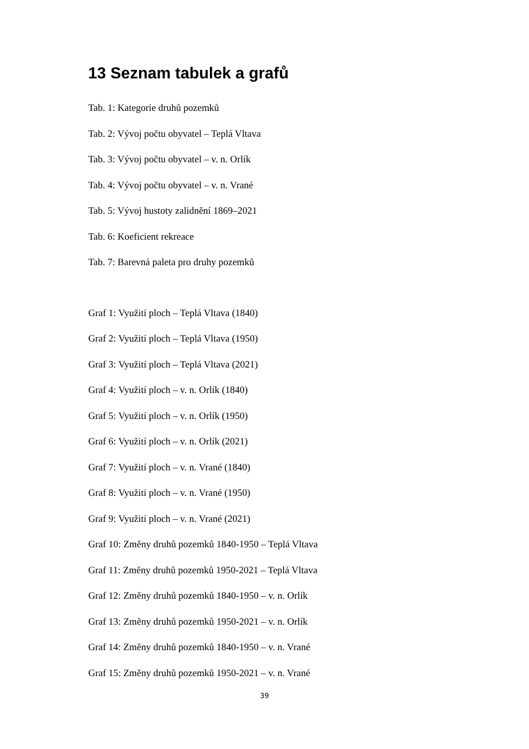13 Seznam tabulek a grafů
Tab. 1: Kategorie druhů pozemků
Tab. 2: Vývoj počtu obyvatel – Teplá Vltava
Tab. 3: Vývoj počtu obyvatel – v. n. Orlík
Tab. 4: Vývoj počtu obyvatel – v. n. Vrané
Tab. 5: Vývoj hustoty zalidnění 1869–2021
Tab. 6: Koeficient rekreace
Tab. 7: Barevná paleta pro druhy pozemků
Graf 1: Využití ploch – Teplá Vltava (1840)
Graf 2: Využití ploch – Teplá Vltava (1950)
Graf 3: Využití ploch – Teplá Vltava (2021)
Graf 4: Využití ploch – v. n. Orlík (1840)
Graf 5: Využití ploch – v. n. Orlík (1950)
Graf 6: Využití ploch – v. n. Orlík (2021)
Graf 7: Využití ploch – v. n. Vrané (1840)
Graf 8: Využití ploch – v. n. Vrané (1950)
Graf 9: Využití ploch – v. n. Vrané (2021)
Graf 10: Změny druhů pozemků 1840-1950 – Teplá Vltava
Graf 11: Změny druhů pozemků 1950-2021 – Teplá Vltava
Graf 12: Změny druhů pozemků 1840-1950 – v. n. Orlík
Graf 13: Změny druhů pozemků 1950-2021 – v. n. Orlík
Graf 14: Změny druhů pozemků 1840-1950 – v. n. Vrané
Graf 15: Změny druhů pozemků 1950-2021 – v. n. Vrané
39